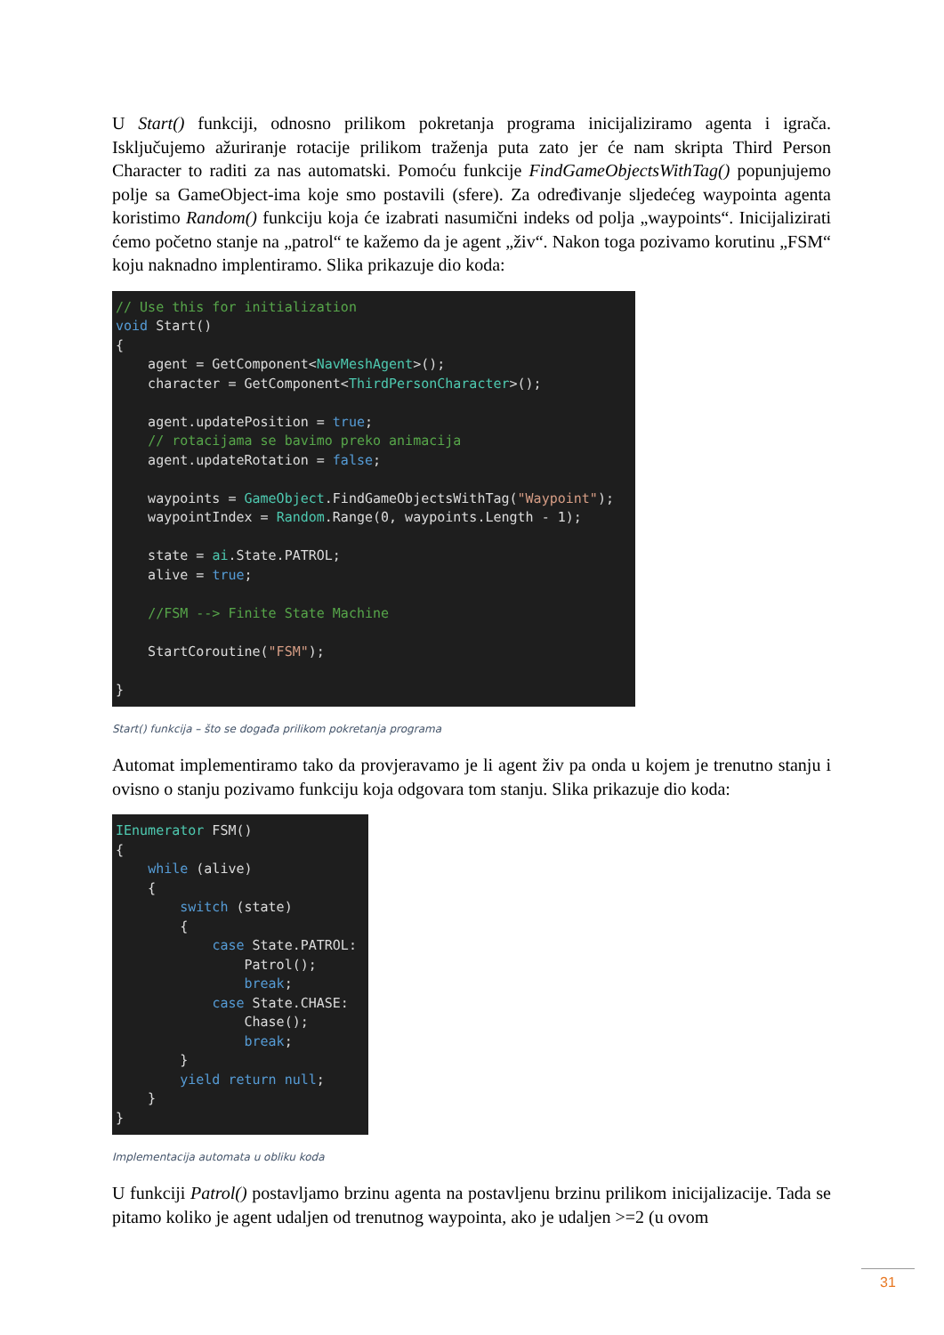U Start() funkciji, odnosno prilikom pokretanja programa inicijaliziramo agenta i igrača. Isključujemo ažuriranje rotacije prilikom traženja puta zato jer će nam skripta Third Person Character to raditi za nas automatski. Pomoću funkcije FindGameObjectsWithTag() popunjujemo polje sa GameObject-ima koje smo postavili (sfere). Za određivanje sljedećeg waypointa agenta koristimo Random() funkciju koja će izabrati nasumični indeks od polja „waypoints“. Inicijalizirati ćemo početno stanje na „patrol“ te kažemo da je agent „živ“. Nakon toga pozivamo korutinu „FSM“ koju naknadno implentiramo. Slika prikazuje dio koda:
// Use this for initialization
void Start()
{
    agent = GetComponent<NavMeshAgent>();
    character = GetComponent<ThirdPersonCharacter>();

    agent.updatePosition = true;
    // rotacijama se bavimo preko animacija
    agent.updateRotation = false;

    waypoints = GameObject.FindGameObjectsWithTag("Waypoint");
    waypointIndex = Random.Range(0, waypoints.Length - 1);

    state = ai.State.PATROL;
    alive = true;

    //FSM --> Finite State Machine

    StartCoroutine("FSM");

}
Start() funkcija – što se događa prilikom pokretanja programa
Automat implementiramo tako da provjeravamo je li agent živ pa onda u kojem je trenutno stanju i ovisno o stanju pozivamo funkciju koja odgovara tom stanju. Slika prikazuje dio koda:
IEnumerator FSM()
{
    while (alive)
    {
        switch (state)
        {
            case State.PATROL:
                Patrol();
                break;
            case State.CHASE:
                Chase();
                break;
        }
        yield return null;
    }
}
Implementacija automata u obliku koda
U funkciji Patrol() postavljamo brzinu agenta na postavljenu brzinu prilikom inicijalizacije. Tada se pitamo koliko je agent udaljen od trenutnog waypointa, ako je udaljen >=2 (u ovom
31